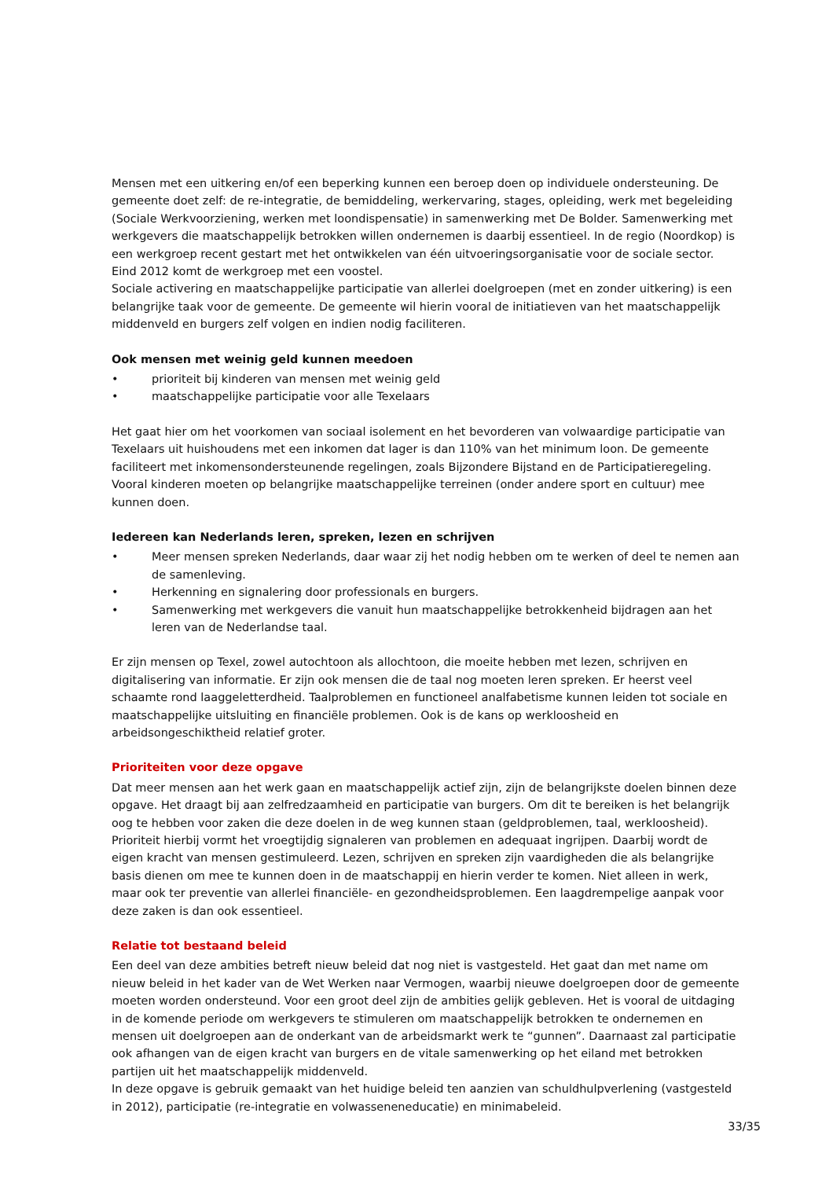Mensen met een uitkering en/of een beperking kunnen een beroep doen op individuele ondersteuning. De gemeente doet zelf: de re-integratie, de bemiddeling, werkervaring, stages, opleiding, werk met begeleiding (Sociale Werkvoorziening, werken met loondispensatie) in samenwerking met De Bolder. Samenwerking met werkgevers die maatschappelijk betrokken willen ondernemen is daarbij essentieel. In de regio (Noordkop) is een werkgroep recent gestart met het ontwikkelen van één uitvoeringsorganisatie voor de sociale sector. Eind 2012 komt de werkgroep met een voostel.
Sociale activering en maatschappelijke participatie van allerlei doelgroepen (met en zonder uitkering) is een belangrijke taak voor de gemeente. De gemeente wil hierin vooral de initiatieven van het maatschappelijk middenveld en burgers zelf volgen en indien nodig faciliteren.
Ook mensen met weinig geld kunnen meedoen
• prioriteit bij kinderen van mensen met weinig geld
• maatschappelijke participatie voor alle Texelaars
Het gaat hier om het voorkomen van sociaal isolement en het bevorderen van volwaardige participatie van Texelaars uit huishoudens met een inkomen dat lager is dan 110% van het minimum loon. De gemeente faciliteert met inkomensondersteunende regelingen, zoals Bijzondere Bijstand en de Participatieregeling. Vooral kinderen moeten op belangrijke maatschappelijke terreinen (onder andere sport en cultuur) mee kunnen doen.
Iedereen kan Nederlands leren, spreken, lezen en schrijven
• Meer mensen spreken Nederlands, daar waar zij het nodig hebben om te werken of deel te nemen aan de samenleving.
• Herkenning en signalering door professionals en burgers.
• Samenwerking met werkgevers die vanuit hun maatschappelijke betrokkenheid bijdragen aan het leren van de Nederlandse taal.
Er zijn mensen op Texel, zowel autochtoon als allochtoon, die moeite hebben met lezen, schrijven en digitalisering van informatie. Er zijn ook mensen die de taal nog moeten leren spreken. Er heerst veel schaamte rond laaggeletterdheid. Taalproblemen en functioneel analfabetisme kunnen leiden tot sociale en maatschappelijke uitsluiting en financiële problemen. Ook is de kans op werkloosheid en arbeidsongeschiktheid relatief groter.
Prioriteiten voor deze opgave
Dat meer mensen aan het werk gaan en maatschappelijk actief zijn, zijn de belangrijkste doelen binnen deze opgave. Het draagt bij aan zelfredzaamheid en participatie van burgers. Om dit te bereiken is het belangrijk oog te hebben voor zaken die deze doelen in de weg kunnen staan (geldproblemen, taal, werkloosheid). Prioriteit hierbij vormt het vroegtijdig signaleren van problemen en adequaat ingrijpen. Daarbij wordt de eigen kracht van mensen gestimuleerd. Lezen, schrijven en spreken zijn vaardigheden die als belangrijke basis dienen om mee te kunnen doen in de maatschappij en hierin verder te komen. Niet alleen in werk, maar ook ter preventie van allerlei financiële- en gezondheidsproblemen. Een laagdrempelige aanpak voor deze zaken is dan ook essentieel.
Relatie tot bestaand beleid
Een deel van deze ambities betreft nieuw beleid dat nog niet is vastgesteld. Het gaat dan met name om nieuw beleid in het kader van de Wet Werken naar Vermogen, waarbij nieuwe doelgroepen door de gemeente moeten worden ondersteund. Voor een groot deel zijn de ambities gelijk gebleven. Het is vooral de uitdaging in de komende periode om werkgevers te stimuleren om maatschappelijk betrokken te ondernemen en mensen uit doelgroepen aan de onderkant van de arbeidsmarkt werk te “gunnen”. Daarnaast zal participatie ook afhangen van de eigen kracht van burgers en de vitale samenwerking op het eiland met betrokken partijen uit het maatschappelijk middenveld.
In deze opgave is gebruik gemaakt van het huidige beleid ten aanzien van schuldhulpverlening (vastgesteld in 2012), participatie (re-integratie en volwasseneneducatie) en minimabeleid.
33/35